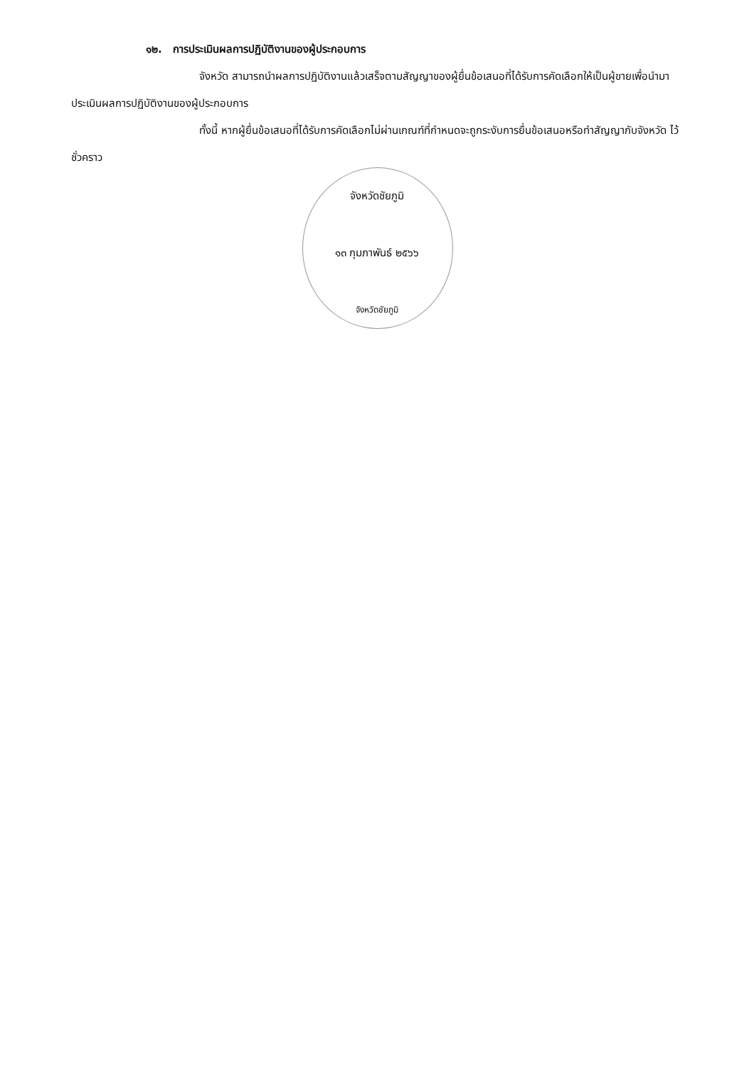๑๒. การประเมินผลการปฏิบัติงานของผู้ประกอบการ
จังหวัด สามารถนำผลการปฏิบัติงานแล้วเสร็จตามสัญญาของผู้ยื่นข้อเสนอที่ได้รับการคัดเลือกให้เป็นผู้ขายเพื่อนำมาประเมินผลการปฏิบัติงานของผู้ประกอบการ
ทั้งนี้ หากผู้ยื่นข้อเสนอที่ได้รับการคัดเลือกไม่ผ่านเกณฑ์ที่กำหนดจะถูกระงับการยื่นข้อเสนอหรือทำสัญญากับจังหวัด ไว้ชั่วคราว
จังหวัดชัยภูมิ
๑๓ กุมภาพันธ์ ๒๕๖๖
จังหวัดชัยภูมิ